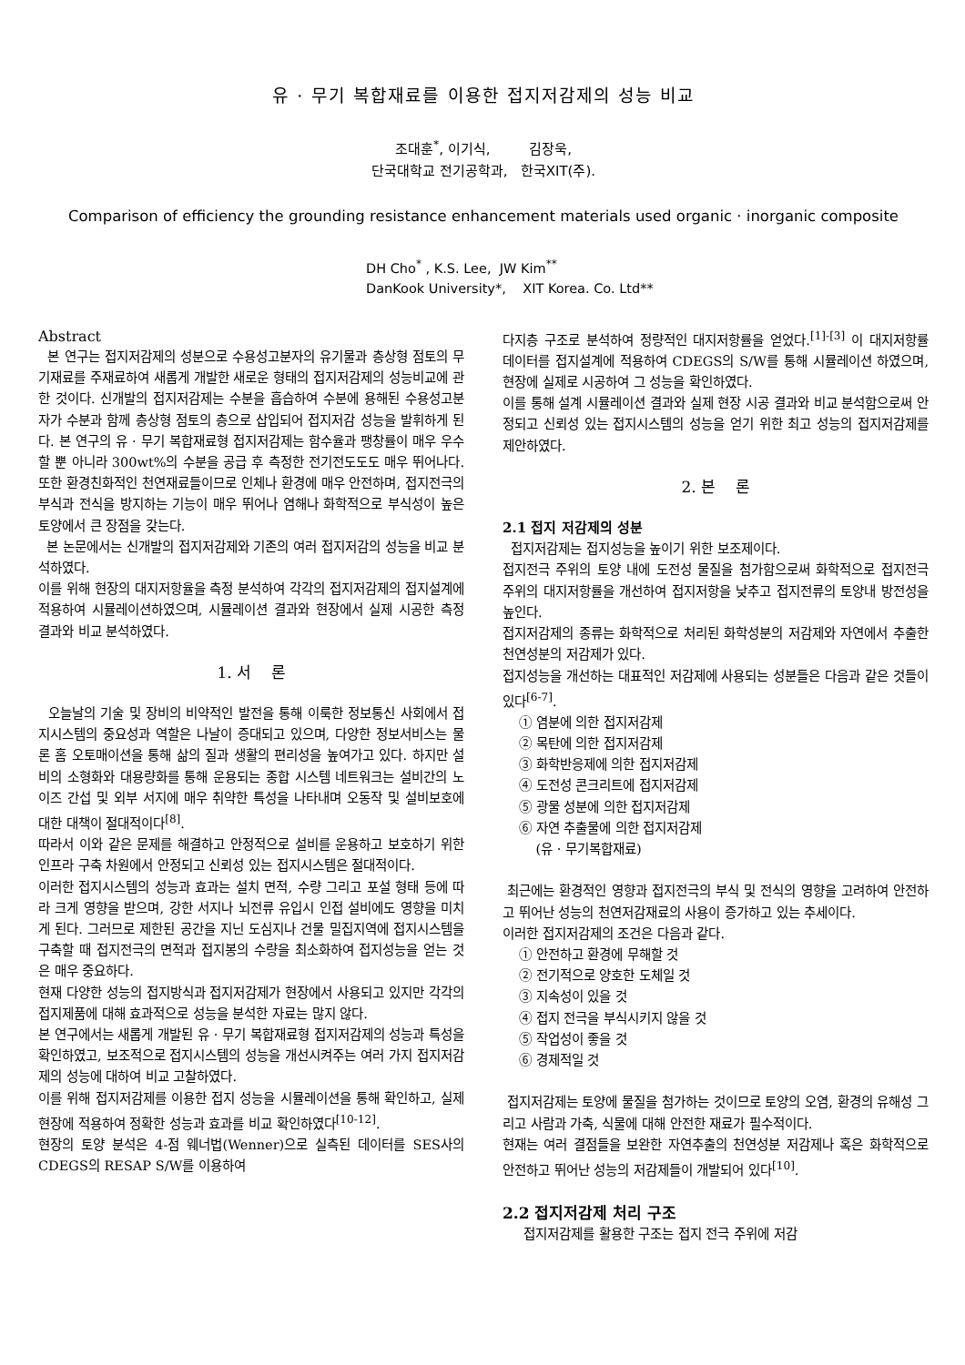유 · 무기 복합재료를 이용한 접지저감제의 성능 비교
조대훈<sup>*</sup>, 이기식, 김장욱,
단국대학교 전기공학과, 한국XIT(주).
Comparison of efficiency the grounding resistance enhancement materials used organic · inorganic composite
DH Cho<sup>*</sup> , K.S. Lee, JW Kim<sup>**</sup>
DanKook University*, XIT Korea. Co. Ltd**
Abstract
본 연구는 접지저감제의 성분으로 수용성고분자의 유기물과 층상형 점토의 무기재료를 주재료하여 새롭게 개발한 새로운 형태의 접지저감제의 성능비교에 관한 것이다. 신개발의 접지저감제는 수분을 흡습하여 수분에 용해된 수용성고분자가 수분과 함께 층상형 점토의 층으로 삽입되어 접지저감 성능을 발휘하게 된다. 본 연구의 유 · 무기 복합재료형 접지저감제는 함수율과 팽창률이 매우 우수할 뿐 아니라 300wt%의 수분을 공급 후 측정한 전기전도도도 매우 뛰어나다. 또한 환경친화적인 천연재료들이므로 인체나 환경에 매우 안전하며, 접지전극의 부식과 전식을 방지하는 기능이 매우 뛰어나 염해나 화학적으로 부식성이 높은 토양에서 큰 장점을 갖는다.
본 논문에서는 신개발의 접지저감제와 기존의 여러 접지저감의 성능을 비교 분석하였다.
이를 위해 현장의 대지저항율을 측정 분석하여 각각의 접지저감제의 접지설계에 적용하여 시뮬레이션하였으며, 시뮬레이션 결과와 현장에서 실제 시공한 측정 결과와 비교 분석하였다.
1. 서 론
오늘날의 기술 및 장비의 비약적인 발전을 통해 이룩한 정보통신 사회에서 접지시스템의 중요성과 역할은 나날이 증대되고 있으며, 다양한 정보서비스는 물론 홈 오토매이션을 통해 삶의 질과 생활의 편리성을 높여가고 있다. 하지만 설비의 소형화와 대용량화를 통해 운용되는 종합 시스템 네트워크는 설비간의 노이즈 간섭 및 외부 서지에 매우 취약한 특성을 나타내며 오동작 및 설비보호에 대한 대책이 절대적이다<sup>[8]</sup>.
따라서 이와 같은 문제를 해결하고 안정적으로 설비를 운용하고 보호하기 위한 인프라 구축 차원에서 안정되고 신뢰성 있는 접지시스템은 절대적이다.
이러한 접지시스템의 성능과 효과는 설치 면적, 수량 그리고 포설 형태 등에 따라 크게 영향을 받으며, 강한 서지나 뇌전류 유입시 인접 설비에도 영향을 미치게 된다. 그러므로 제한된 공간을 지닌 도심지나 건물 밀집지역에 접지시스템을 구축할 때 접지전극의 면적과 접지봉의 수량을 최소화하여 접지성능을 얻는 것은 매우 중요하다.
현재 다양한 성능의 접지방식과 접지저감제가 현장에서 사용되고 있지만 각각의 접지제품에 대해 효과적으로 성능을 분석한 자료는 많지 않다.
본 연구에서는 새롭게 개발된 유 · 무기 복합재료형 접지저감제의 성능과 특성을 확인하였고, 보조적으로 접지시스템의 성능을 개선시켜주는 여러 가지 접지저감제의 성능에 대하여 비교 고찰하였다.
이를 위해 접지저감제를 이용한 접지 성능을 시뮬레이션을 통해 확인하고, 실제 현장에 적용하여 정확한 성능과 효과를 비교 확인하였다<sup>[10-12]</sup>.
현장의 토양 분석은 4-점 웨너법(Wenner)으로 실측된 데이터를 SES사의 CDEGS의 RESAP S/W를 이용하여
다지층 구조로 분석하여 정량적인 대지저항률을 얻었다.<sup>[1]-[3]</sup> 이 대지저항률 데이터를 접지설계에 적용하여 CDEGS의 S/W를 통해 시뮬레이션 하였으며, 현장에 실제로 시공하여 그 성능을 확인하였다.
이를 통해 설계 시뮬레이션 결과와 실제 현장 시공 결과와 비교 분석함으로써 안정되고 신뢰성 있는 접지시스템의 성능을 얻기 위한 최고 성능의 접지저감제를 제안하였다.
2. 본 론
2.1 접지 저감제의 성분
접지저감제는 접지성능을 높이기 위한 보조제이다.
접지전극 주위의 토양 내에 도전성 물질을 첨가함으로써 화학적으로 접지전극 주위의 대지저항률을 개선하여 접지저항을 낮추고 접지전류의 토양내 방전성을 높인다.
접지저감제의 종류는 화학적으로 처리된 화학성분의 저감제와 자연에서 추출한 천연성분의 저감제가 있다.
접지성능을 개선하는 대표적인 저감제에 사용되는 성분들은 다음과 같은 것들이 있다<sup>[6-7]</sup>.
① 염분에 의한 접지저감제
② 목탄에 의한 접지저감제
③ 화학반응제에 의한 접지저감제
④ 도전성 콘크리트에 접지저감제
⑤ 광물 성분에 의한 접지저감제
⑥ 자연 추출물에 의한 접지저감제
(유 · 무기복합재료)
최근에는 환경적인 영향과 접지전극의 부식 및 전식의 영향을 고려하여 안전하고 뛰어난 성능의 천연저감재료의 사용이 증가하고 있는 추세이다.
이러한 접지저감제의 조건은 다음과 같다.
① 안전하고 환경에 무해할 것
② 전기적으로 양호한 도체일 것
③ 지속성이 있을 것
④ 접지 전극을 부식시키지 않을 것
⑤ 작업성이 좋을 것
⑥ 경제적일 것
접지저감제는 토양에 물질을 첨가하는 것이므로 토양의 오염, 환경의 유해성 그리고 사람과 가축, 식물에 대해 안전한 재료가 필수적이다.
현재는 여러 결점들을 보완한 자연추출의 천연성분 저감제나 혹은 화학적으로 안전하고 뛰어난 성능의 저감제들이 개발되어 있다<sup>[10]</sup>.
2.2 접지저감제 처리 구조
접지저감제를 활용한 구조는 접지 전극 주위에 저감